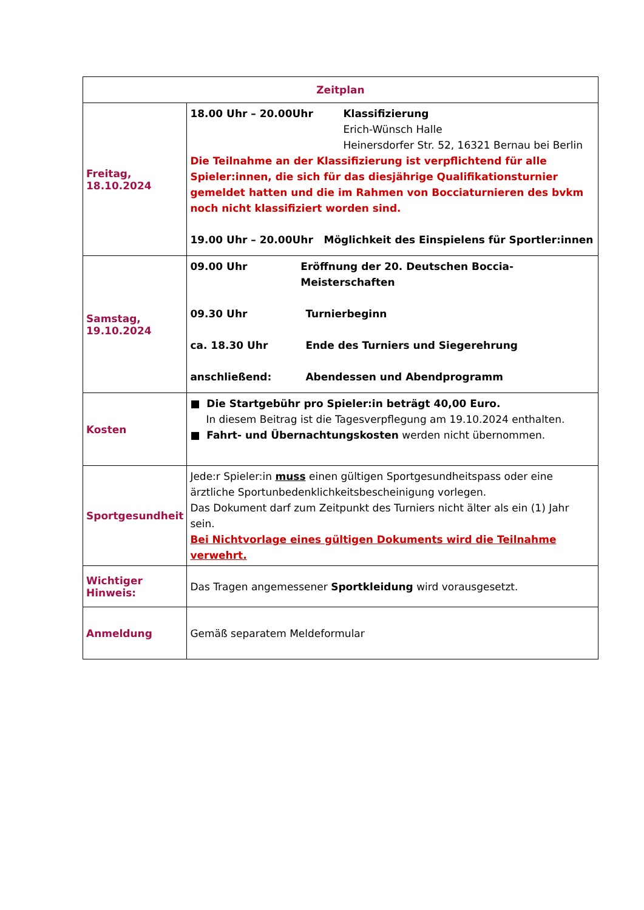| Zeitplan | |
| --- | --- |
| Freitag, 18.10.2024 | 18.00 Uhr – 20.00Uhr Klassifizierung Erich-Wünsch Halle Heinersdorfer Str. 52, 16321 Bernau bei Berlin Die Teilnahme an der Klassifizierung ist verpflichtend für alle Spieler:innen, die sich für das diesjährige Qualifikationsturnier gemeldet hatten und die im Rahmen von Bocciaturnieren des bvkm noch nicht klassifiziert worden sind. 19.00 Uhr – 20.00Uhr Möglichkeit des Einspielens für Sportler:innen |
| Samstag, 19.10.2024 | 09.00 Uhr Eröffnung der 20. Deutschen Boccia-Meisterschaften 09.30 Uhr Turnierbeginn ca. 18.30 Uhr Ende des Turniers und Siegerehrung anschließend: Abendessen und Abendprogramm |
| Kosten | ■ Die Startgebühr pro Spieler:in beträgt 40,00 Euro. In diesem Beitrag ist die Tagesverpflegung am 19.10.2024 enthalten. ■ Fahrt- und Übernachtungskosten werden nicht übernommen. |
| Sportgesundheit | Jede:r Spieler:in muss einen gültigen Sportgesundheitspass oder eine ärztliche Sportunbedenklichkeitsbescheinigung vorlegen. Das Dokument darf zum Zeitpunkt des Turniers nicht älter als ein (1) Jahr sein. Bei Nichtvorlage eines gültigen Dokuments wird die Teilnahme verwehrt. |
| Wichtiger Hinweis: | Das Tragen angemessener Sportkleidung wird vorausgesetzt. |
| Anmeldung | Gemäß separatem Meldeformular |